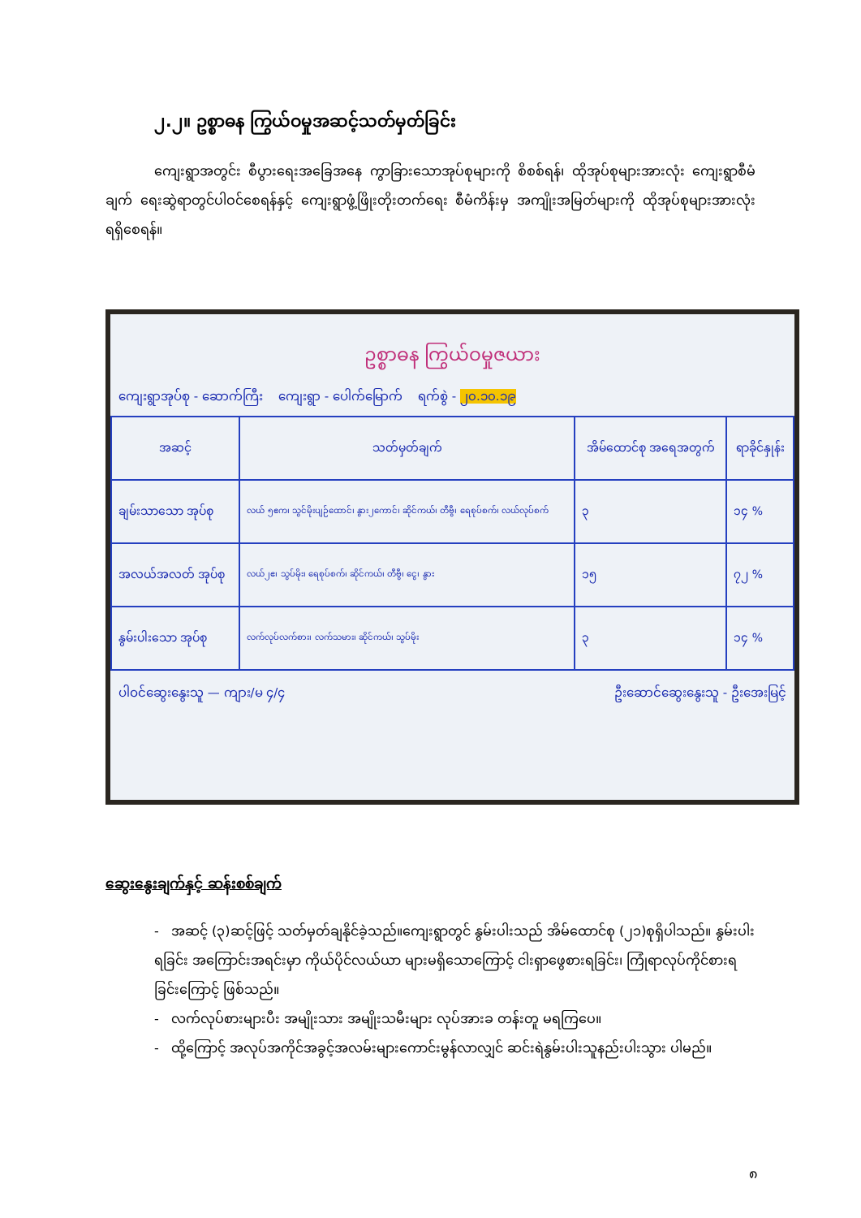၂.၂။ ဥစ္စာဓန ကြွယ်ဝမှုအဆင့်သတ်မှတ်ခြင်း
ကျေးရွာအတွင်း စီပွားရေးအခြေအနေ ကွာခြားသောအုပ်စုများကို စိစစ်ရန်၊ ထိုအုပ်စုများအားလုံး ကျေးရွာစီမံချက် ရေးဆွဲရာတွင်ပါဝင်စေရန်နှင့် ကျေးရွာဖွံ့ဖြိုးတိုးတက်ရေး စီမံကိန်းမှ အကျိုးအမြတ်များကို ထိုအုပ်စုများအားလုံး ရရှိစေရန်။
ဥစ္စာဓန ကြွယ်ဝမှုဇယား
ကျေးရွာအုပ်စု - ဆောက်ကြီး ကျေးရွာ - ပေါက်မြောက် ရက်စွဲ - ၂၀.၁၀.၁၉
| အဆင့် | သတ်မှတ်ချက် | အိမ်ထောင်စု အရေအတွက် | ရာခိုင်နှုန်း |
| --- | --- | --- | --- |
| ချမ်းသာသော အုပ်စု | လယ် ၅ဧက၊ သွင်မိုးပျဉ်ထောင်၊ နွား၂ကောင်၊ ဆိုင်ကယ်၊ တီဗွီ၊ ရေစုပ်စက်၊ လယ်လုပ်စက် | ၃ | ၁၄ % |
| အလယ်အလတ် အုပ်စု | လယ်၂ဧ၊ သွပ်မိုး၊ ရေစုပ်စက်၊ ဆိုင်ကယ်၊ တီဗွီ၊ ငွေ၊ နွား | ၁၅ | ၇၂ % |
| နွမ်းပါးသော အုပ်စု | လက်လုပ်လက်စား၊ လက်သမား၊ ဆိုင်ကယ်၊ သွပ်မိုး | ၃ | ၁၄ % |
ပါဝင်ဆွေးနွေးသူ — ကျား/မ ၄/၄ ဦးဆောင်ဆွေးနွေးသူ - ဦးအေးမြင့်
ဆွေးနွေးချက်နှင့် ဆန်းစစ်ချက်
- အဆင့် (၃)ဆင့်ဖြင့် သတ်မှတ်ချနိုင်ခဲ့သည်။ကျေးရွာတွင် နွမ်းပါးသည် အိမ်ထောင်စု (၂၁)စုရှိပါသည်။ နွမ်းပါးရခြင်း အကြောင်းအရင်းမှာ ကိုယ်ပိုင်လယ်ယာ များမရှိသောကြောင့် ငါးရှာဖွေစားရခြင်း၊ ကြုံရာလုပ်ကိုင်စားရခြင်းကြောင့် ဖြစ်သည်။
- လက်လုပ်စားများပီး အမျိုးသား အမျိုးသမီးများ လုပ်အားခ တန်းတူ မရကြပေ။
- ထို့ကြောင့် အလုပ်အကိုင်အခွင့်အလမ်းများကောင်းမွန်လာလျှင် ဆင်းရဲနွမ်းပါးသူနည်းပါးသွား ပါမည်။
၈